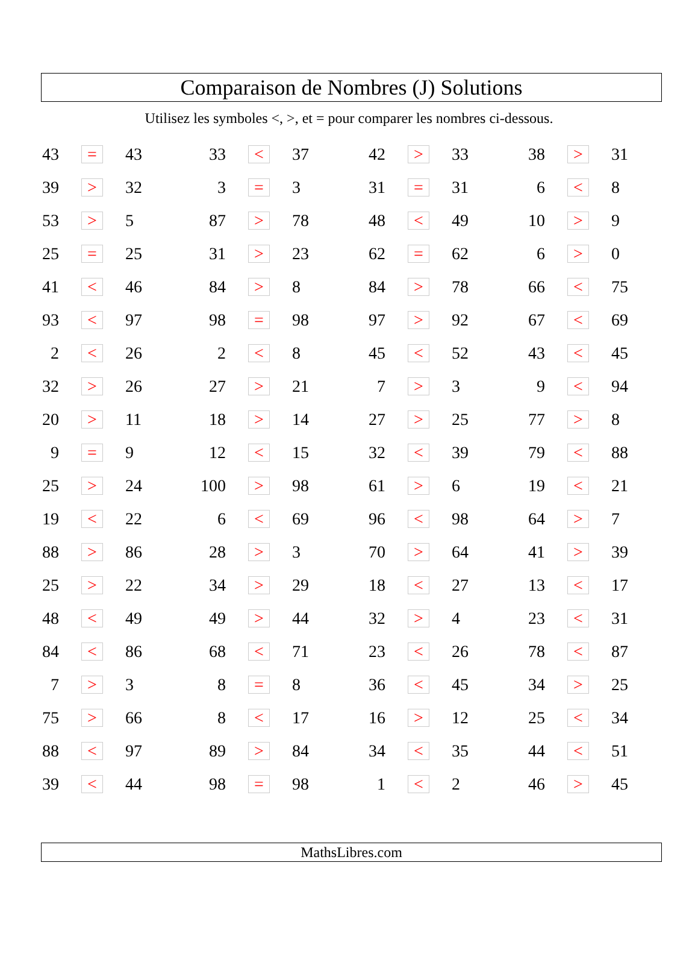Comparaison de Nombres (J) Solutions
Utilisez les symboles <, >, et = pour comparer les nombres ci-dessous.
| 43 | = | 43 | 33 | < | 37 | 42 | > | 33 | 38 | > | 31 |
| 39 | > | 32 | 3 | = | 3 | 31 | = | 31 | 6 | < | 8 |
| 53 | > | 5 | 87 | > | 78 | 48 | < | 49 | 10 | > | 9 |
| 25 | = | 25 | 31 | > | 23 | 62 | = | 62 | 6 | > | 0 |
| 41 | < | 46 | 84 | > | 8 | 84 | > | 78 | 66 | < | 75 |
| 93 | < | 97 | 98 | = | 98 | 97 | > | 92 | 67 | < | 69 |
| 2 | < | 26 | 2 | < | 8 | 45 | < | 52 | 43 | < | 45 |
| 32 | > | 26 | 27 | > | 21 | 7 | > | 3 | 9 | < | 94 |
| 20 | > | 11 | 18 | > | 14 | 27 | > | 25 | 77 | > | 8 |
| 9 | = | 9 | 12 | < | 15 | 32 | < | 39 | 79 | < | 88 |
| 25 | > | 24 | 100 | > | 98 | 61 | > | 6 | 19 | < | 21 |
| 19 | < | 22 | 6 | < | 69 | 96 | < | 98 | 64 | > | 7 |
| 88 | > | 86 | 28 | > | 3 | 70 | > | 64 | 41 | > | 39 |
| 25 | > | 22 | 34 | > | 29 | 18 | < | 27 | 13 | < | 17 |
| 48 | < | 49 | 49 | > | 44 | 32 | > | 4 | 23 | < | 31 |
| 84 | < | 86 | 68 | < | 71 | 23 | < | 26 | 78 | < | 87 |
| 7 | > | 3 | 8 | = | 8 | 36 | < | 45 | 34 | > | 25 |
| 75 | > | 66 | 8 | < | 17 | 16 | > | 12 | 25 | < | 34 |
| 88 | < | 97 | 89 | > | 84 | 34 | < | 35 | 44 | < | 51 |
| 39 | < | 44 | 98 | = | 98 | 1 | < | 2 | 46 | > | 45 |
MathsLibres.com